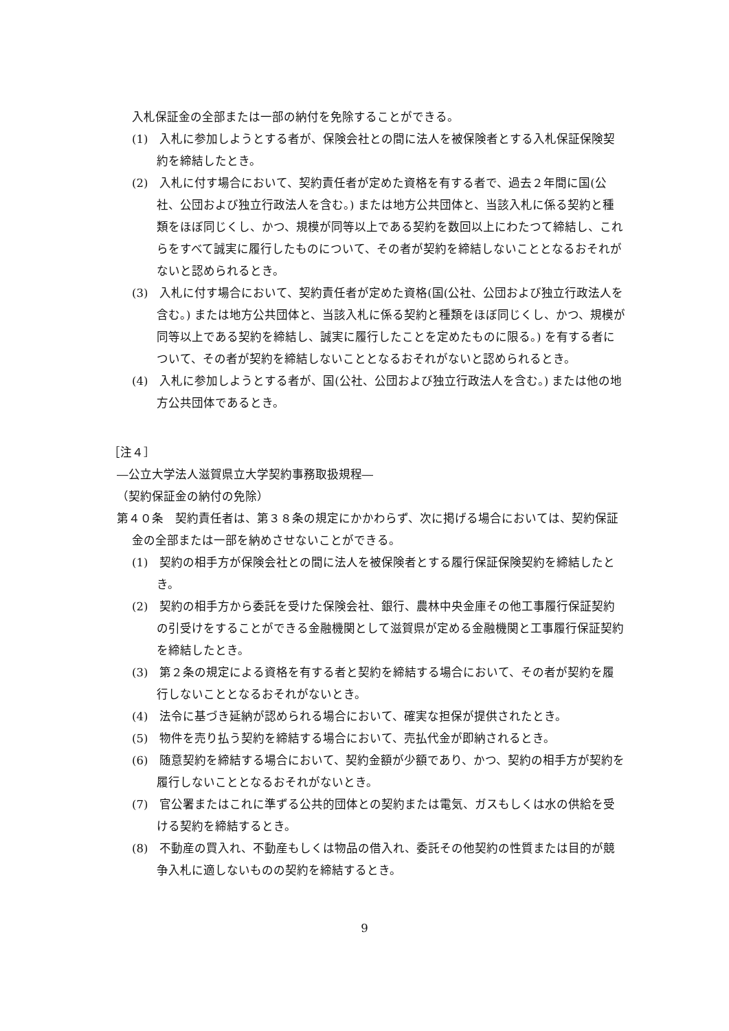入札保証金の全部または一部の納付を免除することができる。
(1)　入札に参加しようとする者が、保険会社との間に法人を被保険者とする入札保証保険契約を締結したとき。
(2)　入札に付す場合において、契約責任者が定めた資格を有する者で、過去２年間に国(公社、公団および独立行政法人を含む。) または地方公共団体と、当該入札に係る契約と種類をほぼ同じくし、かつ、規模が同等以上である契約を数回以上にわたつて締結し、これらをすべて誠実に履行したものについて、その者が契約を締結しないこととなるおそれがないと認められるとき。
(3)　入札に付す場合において、契約責任者が定めた資格(国(公社、公団および独立行政法人を含む。) または地方公共団体と、当該入札に係る契約と種類をほぼ同じくし、かつ、規模が同等以上である契約を締結し、誠実に履行したことを定めたものに限る。) を有する者について、その者が契約を締結しないこととなるおそれがないと認められるとき。
(4)　入札に参加しようとする者が、国(公社、公団および独立行政法人を含む。) または他の地方公共団体であるとき。
［注４］
―公立大学法人滋賀県立大学契約事務取扱規程―
（契約保証金の納付の免除）
第４０条　契約責任者は、第３８条の規定にかかわらず、次に掲げる場合においては、契約保証金の全部または一部を納めさせないことができる。
(1)　契約の相手方が保険会社との間に法人を被保険者とする履行保証保険契約を締結したとき。
(2)　契約の相手方から委託を受けた保険会社、銀行、農林中央金庫その他工事履行保証契約の引受けをすることができる金融機関として滋賀県が定める金融機関と工事履行保証契約を締結したとき。
(3)　第２条の規定による資格を有する者と契約を締結する場合において、その者が契約を履行しないこととなるおそれがないとき。
(4)　法令に基づき延納が認められる場合において、確実な担保が提供されたとき。
(5)　物件を売り払う契約を締結する場合において、売払代金が即納されるとき。
(6)　随意契約を締結する場合において、契約金額が少額であり、かつ、契約の相手方が契約を履行しないこととなるおそれがないとき。
(7)　官公署またはこれに準ずる公共的団体との契約または電気、ガスもしくは水の供給を受ける契約を締結するとき。
(8)　不動産の買入れ、不動産もしくは物品の借入れ、委託その他契約の性質または目的が競争入札に適しないものの契約を締結するとき。
9